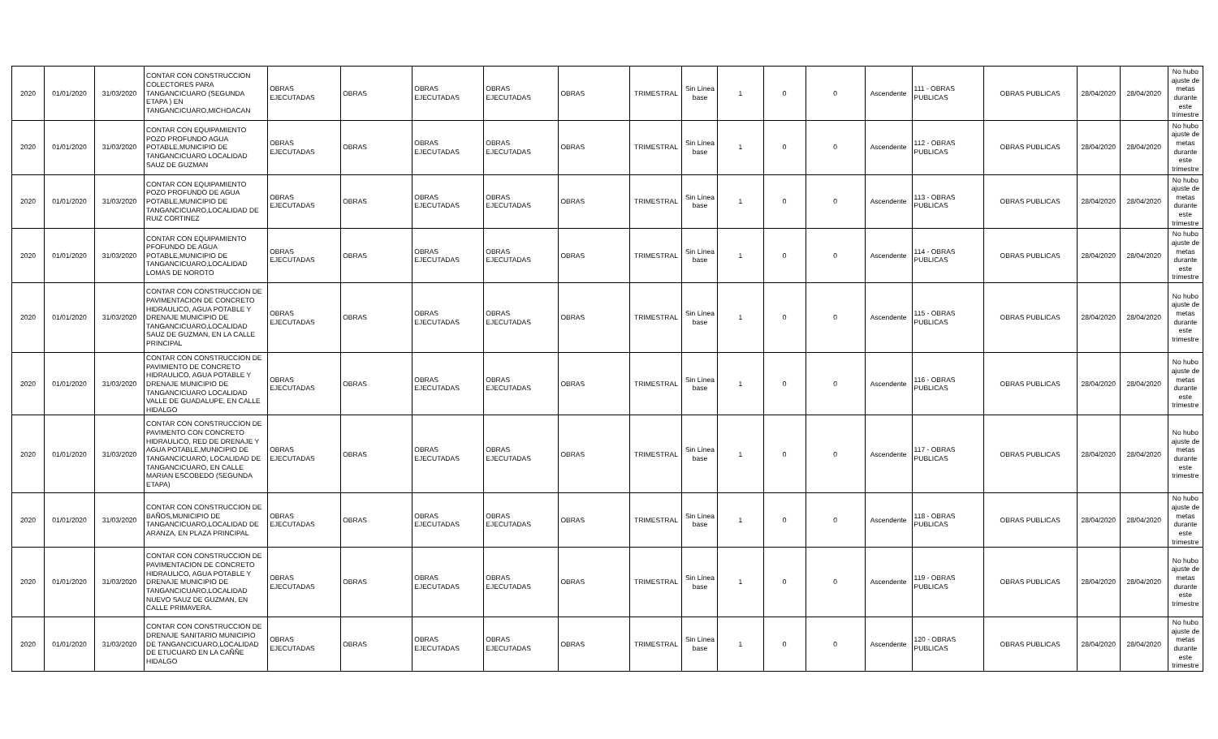| 2020 | 01/01/2020 | 31/03/2020 | CONTAR CON CONSTRUCCION COLECTORES PARA TANGANCICUARO (SEGUNDA ETAPA ) EN TANGANCICUARO,MICHOACAN | OBRAS EJECUTADAS | OBRAS | OBRAS EJECUTADAS | OBRAS EJECUTADAS | OBRAS | TRIMESTRAL | Sin Línea base | 1 | 0 | 0 | Ascendente | 111 - OBRAS PUBLICAS | OBRAS PUBLICAS | 28/04/2020 | 28/04/2020 | No hubo ajuste de metas durante este trimestre |
| 2020 | 01/01/2020 | 31/03/2020 | CONTAR CON EQUIPAMIENTO POZO PROFUNDO AGUA POTABLE,MUNICIPIO DE TANGANCICUARO LOCALIDAD SAUZ DE GUZMAN | OBRAS EJECUTADAS | OBRAS | OBRAS EJECUTADAS | OBRAS EJECUTADAS | OBRAS | TRIMESTRAL | Sin Línea base | 1 | 0 | 0 | Ascendente | 112 - OBRAS PUBLICAS | OBRAS PUBLICAS | 28/04/2020 | 28/04/2020 | No hubo ajuste de metas durante este trimestre |
| 2020 | 01/01/2020 | 31/03/2020 | CONTAR CON EQUIPAMIENTO POZO PROFUNDO DE AGUA POTABLE,MUNICIPIO DE TANGANCICUARO,LOCALIDAD DE RUIZ CORTINEZ | OBRAS EJECUTADAS | OBRAS | OBRAS EJECUTADAS | OBRAS EJECUTADAS | OBRAS | TRIMESTRAL | Sin Línea base | 1 | 0 | 0 | Ascendente | 113 - OBRAS PUBLICAS | OBRAS PUBLICAS | 28/04/2020 | 28/04/2020 | No hubo ajuste de metas durante este trimestre |
| 2020 | 01/01/2020 | 31/03/2020 | CONTAR CON EQUIPAMIENTO PFOFUNDO DE AGUA POTABLE,MUNICIPIO DE TANGANCICUARO,LOCALIDAD LOMAS DE NOROTO | OBRAS EJECUTADAS | OBRAS | OBRAS EJECUTADAS | OBRAS EJECUTADAS | OBRAS | TRIMESTRAL | Sin Línea base | 1 | 0 | 0 | Ascendente | 114 - OBRAS PUBLICAS | OBRAS PUBLICAS | 28/04/2020 | 28/04/2020 | No hubo ajuste de metas durante este trimestre |
| 2020 | 01/01/2020 | 31/03/2020 | CONTAR CON CONSTRUCCION DE PAVIMENTACION DE CONCRETO HIDRAULICO, AGUA POTABLE Y DRENAJE MUNICIPIO DE TANGANCICUARO,LOCALIDAD SAUZ DE GUZMAN, EN LA CALLE PRINCIPAL | OBRAS EJECUTADAS | OBRAS | OBRAS EJECUTADAS | OBRAS EJECUTADAS | OBRAS | TRIMESTRAL | Sin Línea base | 1 | 0 | 0 | Ascendente | 115 - OBRAS PUBLICAS | OBRAS PUBLICAS | 28/04/2020 | 28/04/2020 | No hubo ajuste de metas durante este trimestre |
| 2020 | 01/01/2020 | 31/03/2020 | CONTAR CON CONSTRUCCION DE PAVIMIENTO DE CONCRETO HIDRAULICO, AGUA POTABLE Y DRENAJE MUNICIPIO DE TANGANCICUARO LOCALIDAD VALLE DE GUADALUPE, EN CALLE HIDALGO | OBRAS EJECUTADAS | OBRAS | OBRAS EJECUTADAS | OBRAS EJECUTADAS | OBRAS | TRIMESTRAL | Sin Línea base | 1 | 0 | 0 | Ascendente | 116 - OBRAS PUBLICAS | OBRAS PUBLICAS | 28/04/2020 | 28/04/2020 | No hubo ajuste de metas durante este trimestre |
| 2020 | 01/01/2020 | 31/03/2020 | CONTAR CON CONSTRUCCION DE PAVIMENTO CON CONCRETO HIDRAULICO, RED DE DRENAJE Y AGUA POTABLE,MUNICIPIO DE TANGANCICUARO, LOCALIDAD DE TANGANCICUARO, EN CALLE MARIAN ESCOBEDO (SEGUNDA ETAPA) | OBRAS EJECUTADAS | OBRAS | OBRAS EJECUTADAS | OBRAS EJECUTADAS | OBRAS | TRIMESTRAL | Sin Línea base | 1 | 0 | 0 | Ascendente | 117 - OBRAS PUBLICAS | OBRAS PUBLICAS | 28/04/2020 | 28/04/2020 | No hubo ajuste de metas durante este trimestre |
| 2020 | 01/01/2020 | 31/03/2020 | CONTAR CON CONSTRUCCION DE BAÑOS,MUNICIPIO DE TANGANCICUARO,LOCALIDAD DE ARANZA, EN PLAZA PRINCIPAL | OBRAS EJECUTADAS | OBRAS | OBRAS EJECUTADAS | OBRAS EJECUTADAS | OBRAS | TRIMESTRAL | Sin Línea base | 1 | 0 | 0 | Ascendente | 118 - OBRAS PUBLICAS | OBRAS PUBLICAS | 28/04/2020 | 28/04/2020 | No hubo ajuste de metas durante este trimestre |
| 2020 | 01/01/2020 | 31/03/2020 | CONTAR CON CONSTRUCCION DE PAVIMENTACION DE CONCRETO HIDRAULICO, AGUA POTABLE Y DRENAJE MUNICIPIO DE TANGANCICUARO,LOCALIDAD NUEVO SAUZ DE GUZMAN, EN CALLE PRIMAVERA. | OBRAS EJECUTADAS | OBRAS | OBRAS EJECUTADAS | OBRAS EJECUTADAS | OBRAS | TRIMESTRAL | Sin Línea base | 1 | 0 | 0 | Ascendente | 119 - OBRAS PUBLICAS | OBRAS PUBLICAS | 28/04/2020 | 28/04/2020 | No hubo ajuste de metas durante este trimestre |
| 2020 | 01/01/2020 | 31/03/2020 | CONTAR CON CONSTRUCCION DE DRENAJE SANITARIO MUNICIPIO DE TANGANCICUARO,LOCALIDAD DE ETUCUARO EN LA CAÑÑE HIDALGO | OBRAS EJECUTADAS | OBRAS | OBRAS EJECUTADAS | OBRAS EJECUTADAS | OBRAS | TRIMESTRAL | Sin Línea base | 1 | 0 | 0 | Ascendente | 120 - OBRAS PUBLICAS | OBRAS PUBLICAS | 28/04/2020 | 28/04/2020 | No hubo ajuste de metas durante este trimestre |